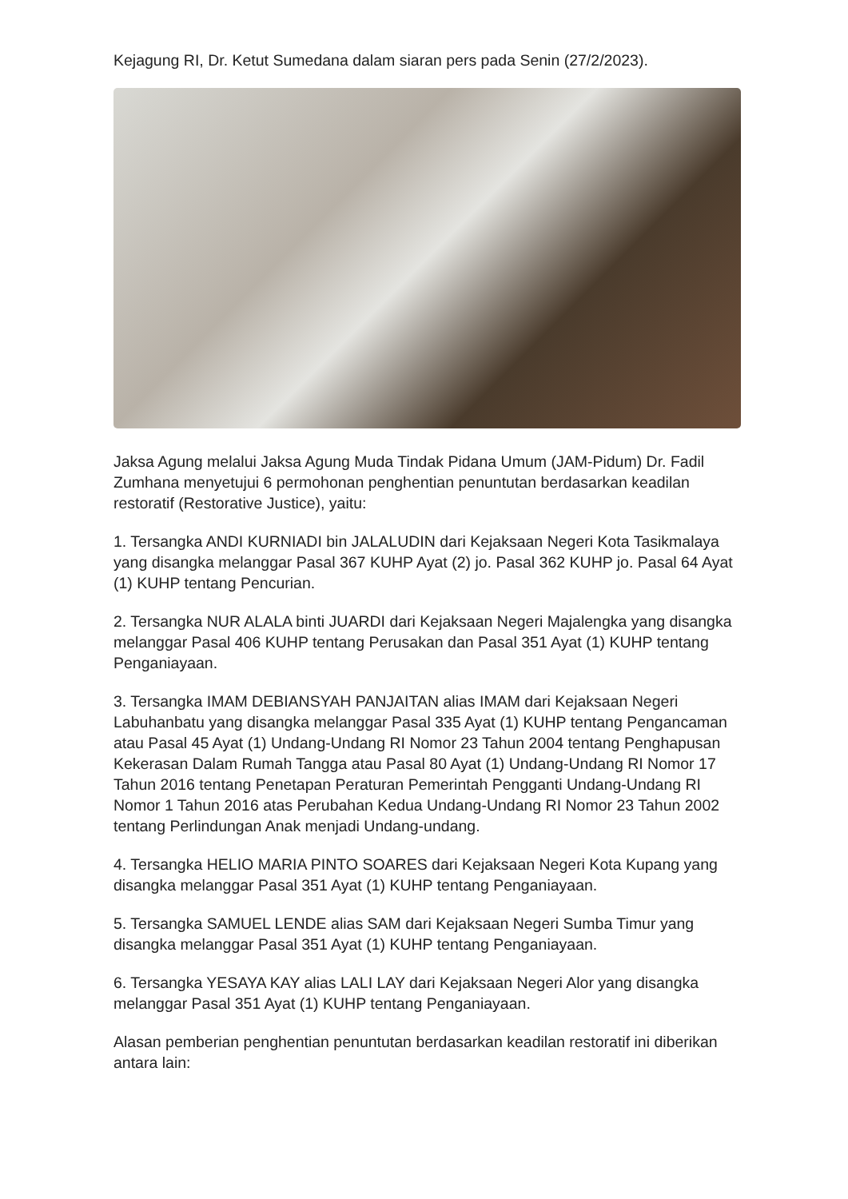Kejagung RI, Dr. Ketut Sumedana dalam siaran pers pada Senin (27/2/2023).
Jaksa Agung melalui Jaksa Agung Muda Tindak Pidana Umum (JAM-Pidum) Dr. Fadil Zumhana menyetujui 6 permohonan penghentian penuntutan berdasarkan keadilan restoratif (Restorative Justice), yaitu:
1. Tersangka ANDI KURNIADI bin JALALUDIN dari Kejaksaan Negeri Kota Tasikmalaya yang disangka melanggar Pasal 367 KUHP Ayat (2) jo. Pasal 362 KUHP jo. Pasal 64 Ayat (1) KUHP tentang Pencurian.
2. Tersangka NUR ALALA binti JUARDI dari Kejaksaan Negeri Majalengka yang disangka melanggar Pasal 406 KUHP tentang Perusakan dan Pasal 351 Ayat (1) KUHP tentang Penganiayaan.
3. Tersangka IMAM DEBIANSYAH PANJAITAN alias IMAM dari Kejaksaan Negeri Labuhanbatu yang disangka melanggar Pasal 335 Ayat (1) KUHP tentang Pengancaman atau Pasal 45 Ayat (1) Undang-Undang RI Nomor 23 Tahun 2004 tentang Penghapusan Kekerasan Dalam Rumah Tangga atau Pasal 80 Ayat (1) Undang-Undang RI Nomor 17 Tahun 2016 tentang Penetapan Peraturan Pemerintah Pengganti Undang-Undang RI Nomor 1 Tahun 2016 atas Perubahan Kedua Undang-Undang RI Nomor 23 Tahun 2002 tentang Perlindungan Anak menjadi Undang-undang.
4. Tersangka HELIO MARIA PINTO SOARES dari Kejaksaan Negeri Kota Kupang yang disangka melanggar Pasal 351 Ayat (1) KUHP tentang Penganiayaan.
5. Tersangka SAMUEL LENDE alias SAM dari Kejaksaan Negeri Sumba Timur yang disangka melanggar Pasal 351 Ayat (1) KUHP tentang Penganiayaan.
6. Tersangka YESAYA KAY alias LALI LAY dari Kejaksaan Negeri Alor yang disangka melanggar Pasal 351 Ayat (1) KUHP tentang Penganiayaan.
Alasan pemberian penghentian penuntutan berdasarkan keadilan restoratif ini diberikan antara lain: